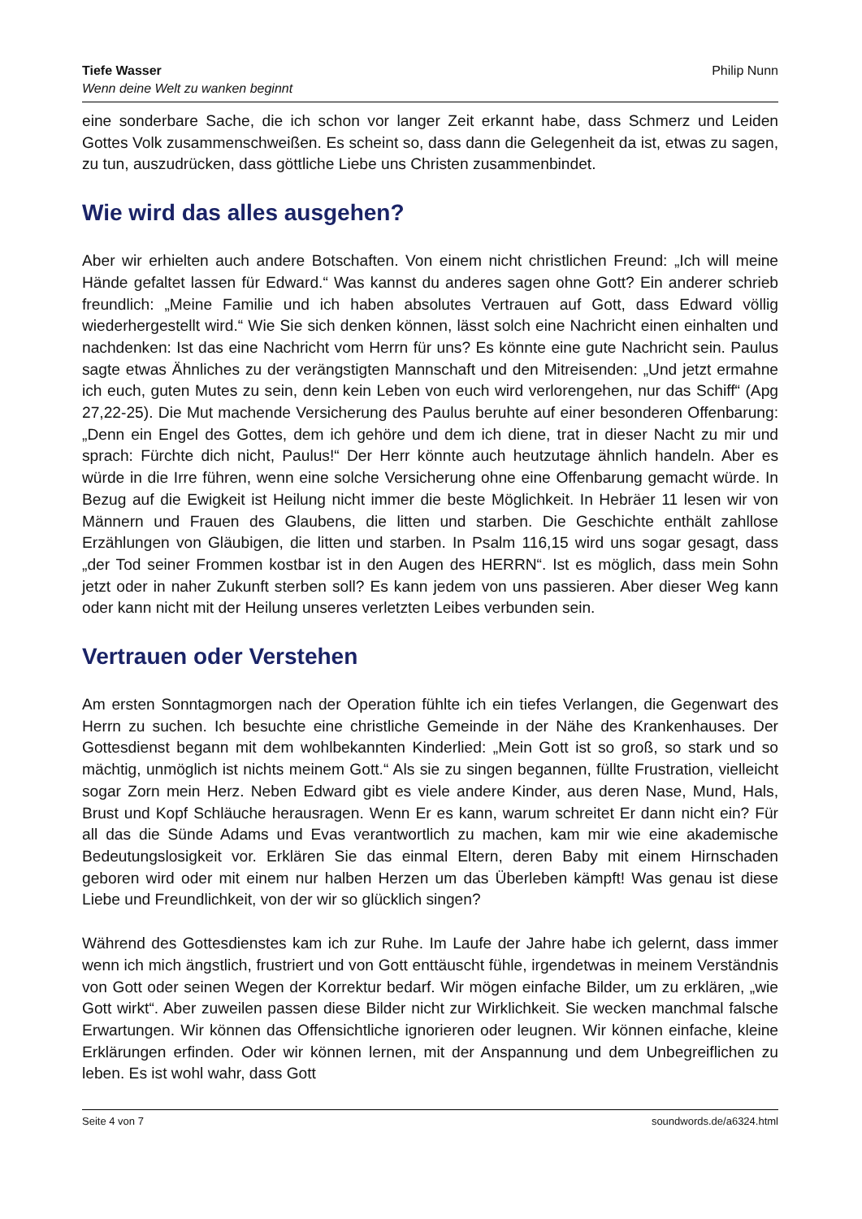Tiefe Wasser
Wenn deine Welt zu wanken beginnt
Philip Nunn
eine sonderbare Sache, die ich schon vor langer Zeit erkannt habe, dass Schmerz und Leiden Gottes Volk zusammenschweißen. Es scheint so, dass dann die Gelegenheit da ist, etwas zu sagen, zu tun, auszudrücken, dass göttliche Liebe uns Christen zusammenbindet.
Wie wird das alles ausgehen?
Aber wir erhielten auch andere Botschaften. Von einem nicht christlichen Freund: „Ich will meine Hände gefaltet lassen für Edward.“ Was kannst du anderes sagen ohne Gott? Ein anderer schrieb freundlich: „Meine Familie und ich haben absolutes Vertrauen auf Gott, dass Edward völlig wiederhergestellt wird.“ Wie Sie sich denken können, lässt solch eine Nachricht einen einhalten und nachdenken: Ist das eine Nachricht vom Herrn für uns? Es könnte eine gute Nachricht sein. Paulus sagte etwas Ähnliches zu der verängstigten Mannschaft und den Mitreisenden: „Und jetzt ermahne ich euch, guten Mutes zu sein, denn kein Leben von euch wird verlorengehen, nur das Schiff“ (Apg 27,22-25). Die Mut machende Versicherung des Paulus beruhte auf einer besonderen Offenbarung: „Denn ein Engel des Gottes, dem ich gehöre und dem ich diene, trat in dieser Nacht zu mir und sprach: Fürchte dich nicht, Paulus!“ Der Herr könnte auch heutzutage ähnlich handeln. Aber es würde in die Irre führen, wenn eine solche Versicherung ohne eine Offenbarung gemacht würde. In Bezug auf die Ewigkeit ist Heilung nicht immer die beste Möglichkeit. In Hebräer 11 lesen wir von Männern und Frauen des Glaubens, die litten und starben. Die Geschichte enthält zahllose Erzählungen von Gläubigen, die litten und starben. In Psalm 116,15 wird uns sogar gesagt, dass „der Tod seiner Frommen kostbar ist in den Augen des HERRN“. Ist es möglich, dass mein Sohn jetzt oder in naher Zukunft sterben soll? Es kann jedem von uns passieren. Aber dieser Weg kann oder kann nicht mit der Heilung unseres verletzten Leibes verbunden sein.
Vertrauen oder Verstehen
Am ersten Sonntagmorgen nach der Operation fühlte ich ein tiefes Verlangen, die Gegenwart des Herrn zu suchen. Ich besuchte eine christliche Gemeinde in der Nähe des Krankenhauses. Der Gottesdienst begann mit dem wohlbekannten Kinderlied: „Mein Gott ist so groß, so stark und so mächtig, unmöglich ist nichts meinem Gott.“ Als sie zu singen begannen, füllte Frustration, vielleicht sogar Zorn mein Herz. Neben Edward gibt es viele andere Kinder, aus deren Nase, Mund, Hals, Brust und Kopf Schläuche herausragen. Wenn Er es kann, warum schreitet Er dann nicht ein? Für all das die Sünde Adams und Evas verantwortlich zu machen, kam mir wie eine akademische Bedeutungslosigkeit vor. Erklären Sie das einmal Eltern, deren Baby mit einem Hirnschaden geboren wird oder mit einem nur halben Herzen um das Überleben kämpft! Was genau ist diese Liebe und Freundlichkeit, von der wir so glücklich singen?
Während des Gottesdienstes kam ich zur Ruhe. Im Laufe der Jahre habe ich gelernt, dass immer wenn ich mich ängstlich, frustriert und von Gott enttäuscht fühle, irgendetwas in meinem Verständnis von Gott oder seinen Wegen der Korrektur bedarf. Wir mögen einfache Bilder, um zu erklären, „wie Gott wirkt“. Aber zuweilen passen diese Bilder nicht zur Wirklichkeit. Sie wecken manchmal falsche Erwartungen. Wir können das Offensichtliche ignorieren oder leugnen. Wir können einfache, kleine Erklärungen erfinden. Oder wir können lernen, mit der Anspannung und dem Unbegreiflichen zu leben. Es ist wohl wahr, dass Gott
Seite 4 von 7 soundwords.de/a6324.html